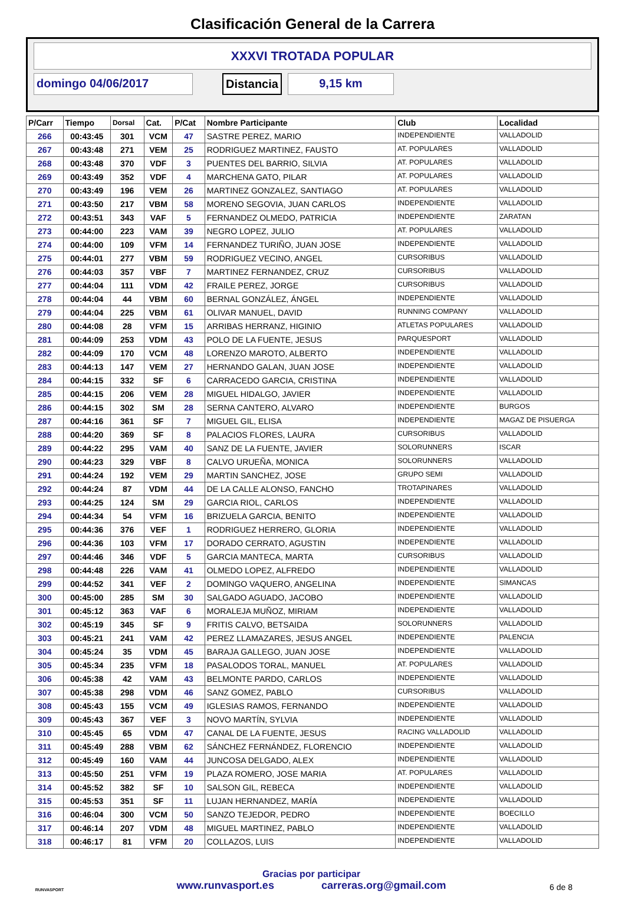Clasificación General de la Carrera
XXXVI TROTADA POPULAR
domingo 04/06/2017 Distancia 9,15 km
| P/Carr | Tiempo | Dorsal | Cat. | P/Cat | Nombre Participante | Club | Localidad |
| --- | --- | --- | --- | --- | --- | --- | --- |
| 266 | 00:43:45 | 301 | VCM | 47 | SASTRE PEREZ, MARIO | INDEPENDIENTE | VALLADOLID |
| 267 | 00:43:48 | 271 | VEM | 25 | RODRIGUEZ MARTINEZ, FAUSTO | AT. POPULARES | VALLADOLID |
| 268 | 00:43:48 | 370 | VDF | 3 | PUENTES DEL BARRIO, SILVIA | AT. POPULARES | VALLADOLID |
| 269 | 00:43:49 | 352 | VDF | 4 | MARCHENA GATO, PILAR | AT. POPULARES | VALLADOLID |
| 270 | 00:43:49 | 196 | VEM | 26 | MARTINEZ GONZALEZ, SANTIAGO | AT. POPULARES | VALLADOLID |
| 271 | 00:43:50 | 217 | VBM | 58 | MORENO SEGOVIA, JUAN CARLOS | INDEPENDIENTE | VALLADOLID |
| 272 | 00:43:51 | 343 | VAF | 5 | FERNANDEZ OLMEDO, PATRICIA | INDEPENDIENTE | ZARATAN |
| 273 | 00:44:00 | 223 | VAM | 39 | NEGRO LOPEZ, JULIO | AT. POPULARES | VALLADOLID |
| 274 | 00:44:00 | 109 | VFM | 14 | FERNANDEZ TURIÑO, JUAN JOSE | INDEPENDIENTE | VALLADOLID |
| 275 | 00:44:01 | 277 | VBM | 59 | RODRIGUEZ VECINO, ANGEL | CURSORIBUS | VALLADOLID |
| 276 | 00:44:03 | 357 | VBF | 7 | MARTINEZ FERNANDEZ, CRUZ | CURSORIBUS | VALLADOLID |
| 277 | 00:44:04 | 111 | VDM | 42 | FRAILE PEREZ, JORGE | CURSORIBUS | VALLADOLID |
| 278 | 00:44:04 | 44 | VBM | 60 | BERNAL GONZÁLEZ, ÁNGEL | INDEPENDIENTE | VALLADOLID |
| 279 | 00:44:04 | 225 | VBM | 61 | OLIVAR MANUEL, DAVID | RUNNING COMPANY | VALLADOLID |
| 280 | 00:44:08 | 28 | VFM | 15 | ARRIBAS HERRANZ, HIGINIO | ATLETAS POPULARES | VALLADOLID |
| 281 | 00:44:09 | 253 | VDM | 43 | POLO DE LA FUENTE, JESUS | PARQUESPORT | VALLADOLID |
| 282 | 00:44:09 | 170 | VCM | 48 | LORENZO MAROTO, ALBERTO | INDEPENDIENTE | VALLADOLID |
| 283 | 00:44:13 | 147 | VEM | 27 | HERNANDO GALAN, JUAN JOSE | INDEPENDIENTE | VALLADOLID |
| 284 | 00:44:15 | 332 | SF | 6 | CARRACEDO GARCIA, CRISTINA | INDEPENDIENTE | VALLADOLID |
| 285 | 00:44:15 | 206 | VEM | 28 | MIGUEL HIDALGO, JAVIER | INDEPENDIENTE | VALLADOLID |
| 286 | 00:44:15 | 302 | SM | 28 | SERNA CANTERO, ALVARO | INDEPENDIENTE | BURGOS |
| 287 | 00:44:16 | 361 | SF | 7 | MIGUEL GIL, ELISA | INDEPENDIENTE | MAGAZ DE PISUERGA |
| 288 | 00:44:20 | 369 | SF | 8 | PALACIOS FLORES, LAURA | CURSORIBUS | VALLADOLID |
| 289 | 00:44:22 | 295 | VAM | 40 | SANZ DE LA FUENTE, JAVIER | SOLORUNNERS | ISCAR |
| 290 | 00:44:23 | 329 | VBF | 8 | CALVO URUEÑA, MONICA | SOLORUNNERS | VALLADOLID |
| 291 | 00:44:24 | 192 | VEM | 29 | MARTIN SANCHEZ, JOSE | GRUPO SEMI | VALLADOLID |
| 292 | 00:44:24 | 87 | VDM | 44 | DE LA CALLE ALONSO, FANCHO | TROTAPINARES | VALLADOLID |
| 293 | 00:44:25 | 124 | SM | 29 | GARCIA RIOL, CARLOS | INDEPENDIENTE | VALLADOLID |
| 294 | 00:44:34 | 54 | VFM | 16 | BRIZUELA GARCIA, BENITO | INDEPENDIENTE | VALLADOLID |
| 295 | 00:44:36 | 376 | VEF | 1 | RODRIGUEZ HERRERO, GLORIA | INDEPENDIENTE | VALLADOLID |
| 296 | 00:44:36 | 103 | VFM | 17 | DORADO CERRATO, AGUSTIN | INDEPENDIENTE | VALLADOLID |
| 297 | 00:44:46 | 346 | VDF | 5 | GARCIA MANTECA, MARTA | CURSORIBUS | VALLADOLID |
| 298 | 00:44:48 | 226 | VAM | 41 | OLMEDO LOPEZ, ALFREDO | INDEPENDIENTE | VALLADOLID |
| 299 | 00:44:52 | 341 | VEF | 2 | DOMINGO VAQUERO, ANGELINA | INDEPENDIENTE | SIMANCAS |
| 300 | 00:45:00 | 285 | SM | 30 | SALGADO AGUADO, JACOBO | INDEPENDIENTE | VALLADOLID |
| 301 | 00:45:12 | 363 | VAF | 6 | MORALEJA MUÑOZ, MIRIAM | INDEPENDIENTE | VALLADOLID |
| 302 | 00:45:19 | 345 | SF | 9 | FRITIS CALVO, BETSAIDA | SOLORUNNERS | VALLADOLID |
| 303 | 00:45:21 | 241 | VAM | 42 | PEREZ LLAMAZARES, JESUS ANGEL | INDEPENDIENTE | PALENCIA |
| 304 | 00:45:24 | 35 | VDM | 45 | BARAJA GALLEGO, JUAN JOSE | INDEPENDIENTE | VALLADOLID |
| 305 | 00:45:34 | 235 | VFM | 18 | PASALODOS TORAL, MANUEL | AT. POPULARES | VALLADOLID |
| 306 | 00:45:38 | 42 | VAM | 43 | BELMONTE PARDO, CARLOS | INDEPENDIENTE | VALLADOLID |
| 307 | 00:45:38 | 298 | VDM | 46 | SANZ GOMEZ, PABLO | CURSORIBUS | VALLADOLID |
| 308 | 00:45:43 | 155 | VCM | 49 | IGLESIAS RAMOS, FERNANDO | INDEPENDIENTE | VALLADOLID |
| 309 | 00:45:43 | 367 | VEF | 3 | NOVO MARTÍN, SYLVIA | INDEPENDIENTE | VALLADOLID |
| 310 | 00:45:45 | 65 | VDM | 47 | CANAL DE LA FUENTE, JESUS | RACING VALLADOLID | VALLADOLID |
| 311 | 00:45:49 | 288 | VBM | 62 | SÁNCHEZ FERNÁNDEZ, FLORENCIO | INDEPENDIENTE | VALLADOLID |
| 312 | 00:45:49 | 160 | VAM | 44 | JUNCOSA DELGADO, ALEX | INDEPENDIENTE | VALLADOLID |
| 313 | 00:45:50 | 251 | VFM | 19 | PLAZA ROMERO, JOSE MARIA | AT. POPULARES | VALLADOLID |
| 314 | 00:45:52 | 382 | SF | 10 | SALSON GIL, REBECA | INDEPENDIENTE | VALLADOLID |
| 315 | 00:45:53 | 351 | SF | 11 | LUJAN HERNANDEZ, MARÍA | INDEPENDIENTE | VALLADOLID |
| 316 | 00:46:04 | 300 | VCM | 50 | SANZO TEJEDOR, PEDRO | INDEPENDIENTE | BOECILLO |
| 317 | 00:46:14 | 207 | VDM | 48 | MIGUEL MARTINEZ, PABLO | INDEPENDIENTE | VALLADOLID |
| 318 | 00:46:17 | 81 | VFM | 20 | COLLAZOS, LUIS | INDEPENDIENTE | VALLADOLID |
RUNVASPORT
Gracias por participar
www.runvasport.es carreras.org@gmail.com
6 de 8